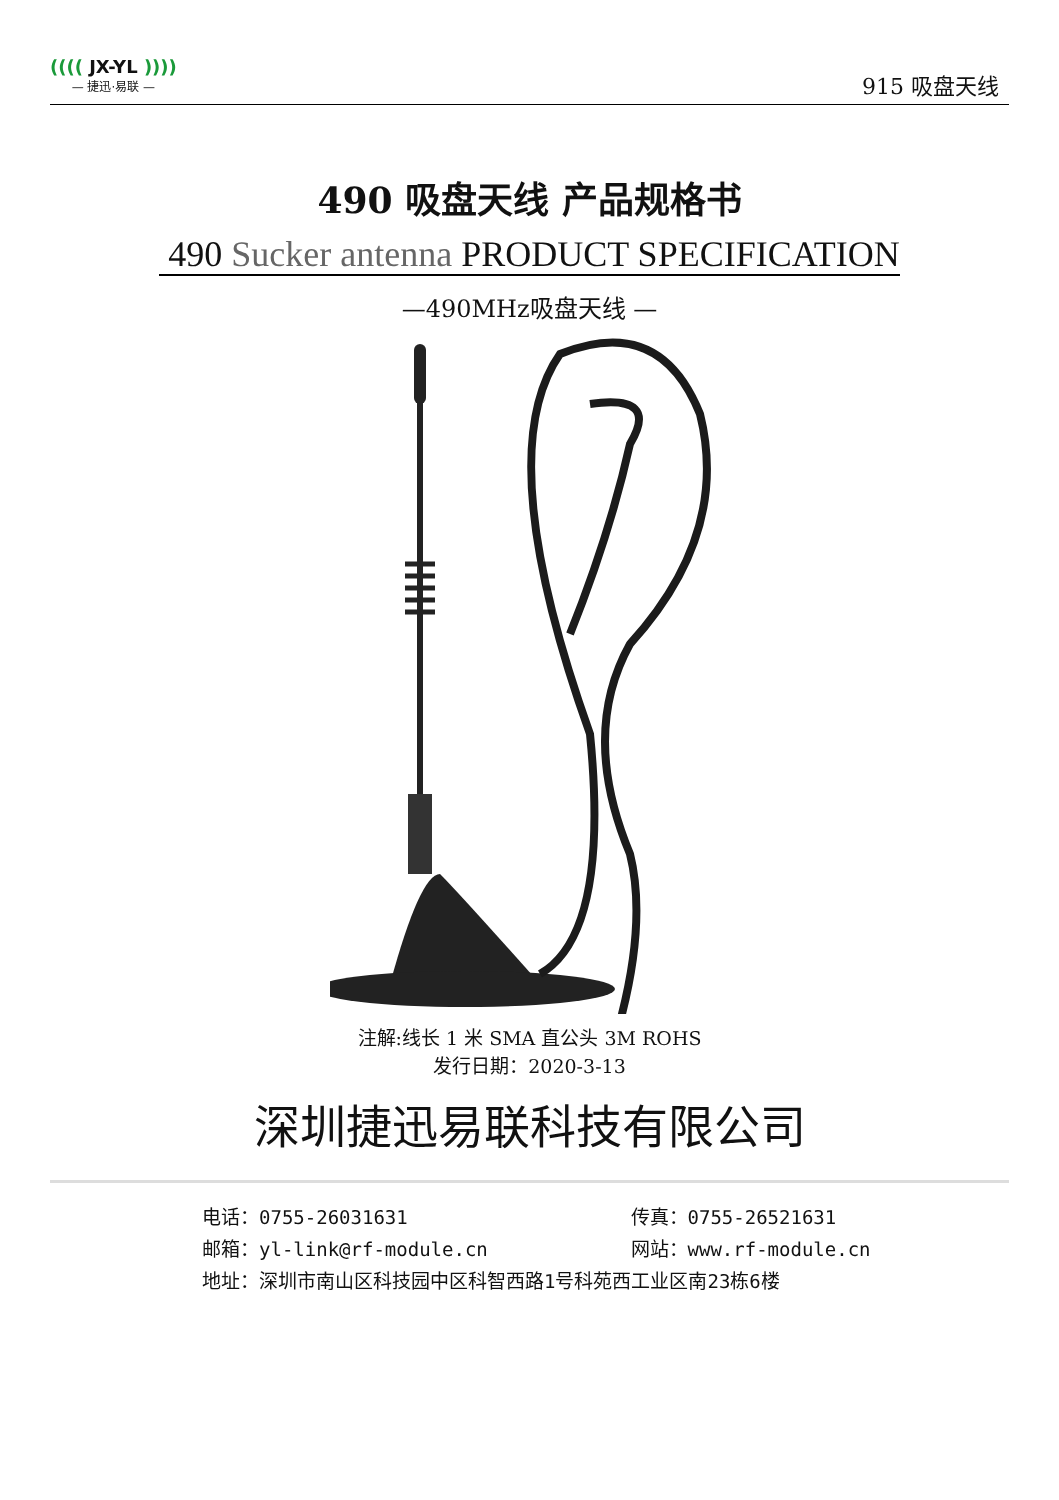(((( JX-YL ))))
— 捷迅·易联 —
915 吸盘天线
490 吸盘天线 产品规格书
490 Sucker antenna PRODUCT SPECIFICATION
—490MHz吸盘天线 —
注解:线长 1 米 SMA 直公头 3M ROHS
发行日期：2020-3-13
深圳捷迅易联科技有限公司
电话：0755-26031631 传真：0755-26521631
邮箱：yl-link@rf-module.cn 网站：www.rf-module.cn
地址：深圳市南山区科技园中区科智西路1号科苑西工业区南23栋6楼